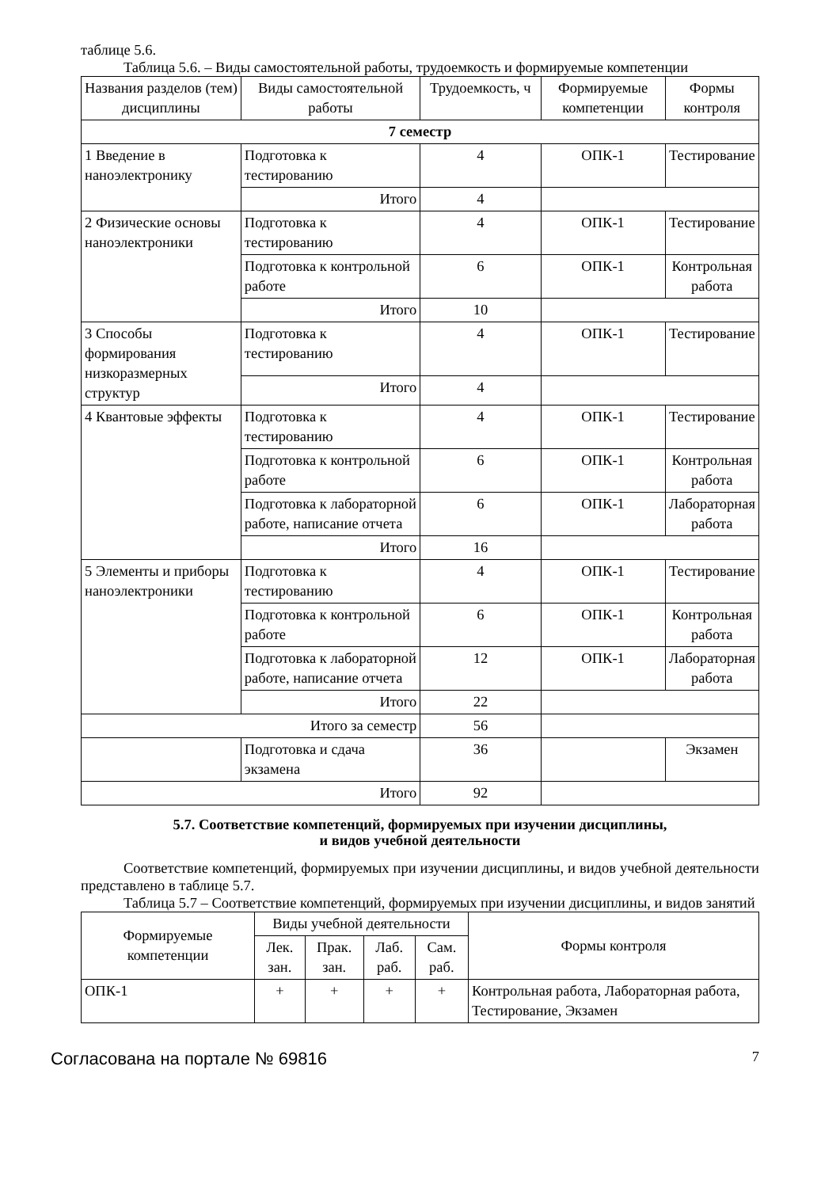таблице 5.6.
Таблица 5.6. – Виды самостоятельной работы, трудоемкость и формируемые компетенции
| Названия разделов (тем) дисциплины | Виды самостоятельной работы | Трудоемкость, ч | Формируемые компетенции | Формы контроля |
| --- | --- | --- | --- | --- |
| 7 семестр | | | | |
| 1 Введение в наноэлектронику | Подготовка к тестированию | 4 | ОПК-1 | Тестирование |
| | Итого | 4 | | |
| 2 Физические основы наноэлектроники | Подготовка к тестированию | 4 | ОПК-1 | Тестирование |
| | Подготовка к контрольной работе | 6 | ОПК-1 | Контрольная работа |
| | Итого | 10 | | |
| 3 Способы формирования низкоразмерных структур | Подготовка к тестированию | 4 | ОПК-1 | Тестирование |
| | Итого | 4 | | |
| 4 Квантовые эффекты | Подготовка к тестированию | 4 | ОПК-1 | Тестирование |
| | Подготовка к контрольной работе | 6 | ОПК-1 | Контрольная работа |
| | Подготовка к лабораторной работе, написание отчета | 6 | ОПК-1 | Лабораторная работа |
| | Итого | 16 | | |
| 5 Элементы и приборы наноэлектроники | Подготовка к тестированию | 4 | ОПК-1 | Тестирование |
| | Подготовка к контрольной работе | 6 | ОПК-1 | Контрольная работа |
| | Подготовка к лабораторной работе, написание отчета | 12 | ОПК-1 | Лабораторная работа |
| | Итого | 22 | | |
| Итого за семестр | | 56 | | |
| | Подготовка и сдача экзамена | 36 | | Экзамен |
| Итого | | 92 | | |
5.7. Соответствие компетенций, формируемых при изучении дисциплины,
и видов учебной деятельности
Соответствие компетенций, формируемых при изучении дисциплины, и видов учебной деятельности представлено в таблице 5.7.
Таблица 5.7 – Соответствие компетенций, формируемых при изучении дисциплины, и видов занятий
| Формируемые компетенции | Виды учебной деятельности | | | | Формы контроля |
| --- | --- | --- | --- | --- | --- |
| | Лек. зан. | Прак. зан. | Лаб. раб. | Сам. раб. | |
| ОПК-1 | + | + | + | + | Контрольная работа, Лабораторная работа, Тестирование, Экзамен |
Согласована на портале № 69816 7